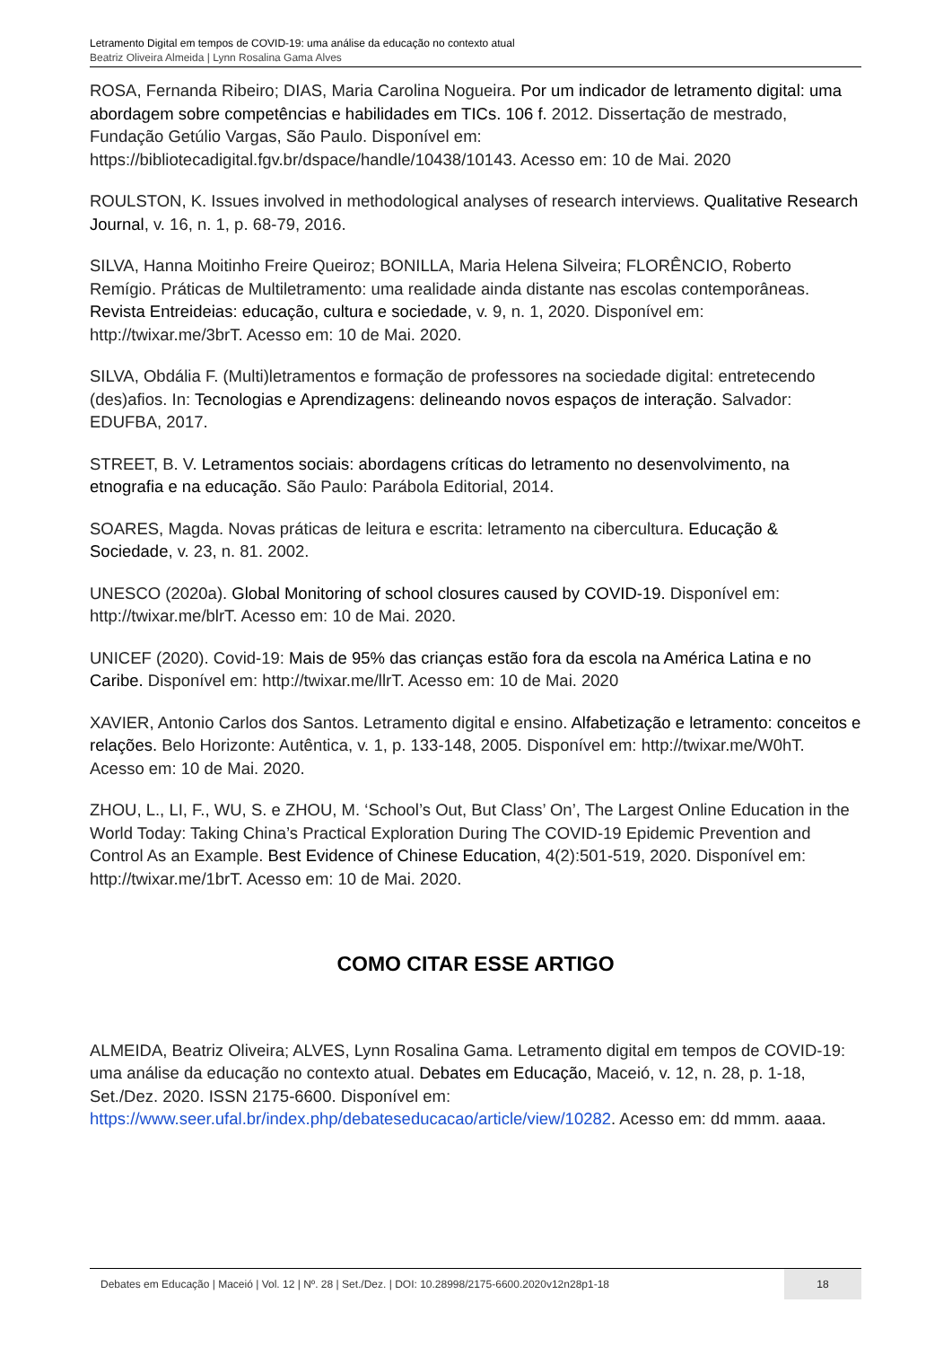Letramento Digital em tempos de COVID-19: uma análise da educação no contexto atual
Beatriz Oliveira Almeida | Lynn Rosalina Gama Alves
ROSA, Fernanda Ribeiro; DIAS, Maria Carolina Nogueira. Por um indicador de letramento digital: uma abordagem sobre competências e habilidades em TICs. 106 f. 2012. Dissertação de mestrado, Fundação Getúlio Vargas, São Paulo. Disponível em: https://bibliotecadigital.fgv.br/dspace/handle/10438/10143. Acesso em: 10 de Mai. 2020
ROULSTON, K. Issues involved in methodological analyses of research interviews. Qualitative Research Journal, v. 16, n. 1, p. 68-79, 2016.
SILVA, Hanna Moitinho Freire Queiroz; BONILLA, Maria Helena Silveira; FLORÊNCIO, Roberto Remígio. Práticas de Multiletramento: uma realidade ainda distante nas escolas contemporâneas. Revista Entreideias: educação, cultura e sociedade, v. 9, n. 1, 2020. Disponível em: http://twixar.me/3brT. Acesso em: 10 de Mai. 2020.
SILVA, Obdália F. (Multi)letramentos e formação de professores na sociedade digital: entretecendo (des)afios. In: Tecnologias e Aprendizagens: delineando novos espaços de interação. Salvador: EDUFBA, 2017.
STREET, B. V. Letramentos sociais: abordagens críticas do letramento no desenvolvimento, na etnografia e na educação. São Paulo: Parábola Editorial, 2014.
SOARES, Magda. Novas práticas de leitura e escrita: letramento na cibercultura. Educação & Sociedade, v. 23, n. 81. 2002.
UNESCO (2020a). Global Monitoring of school closures caused by COVID-19. Disponível em: http://twixar.me/blrT. Acesso em: 10 de Mai. 2020.
UNICEF (2020). Covid-19: Mais de 95% das crianças estão fora da escola na América Latina e no Caribe. Disponível em: http://twixar.me/llrT. Acesso em: 10 de Mai. 2020
XAVIER, Antonio Carlos dos Santos. Letramento digital e ensino. Alfabetização e letramento: conceitos e relações. Belo Horizonte: Autêntica, v. 1, p. 133-148, 2005. Disponível em: http://twixar.me/W0hT. Acesso em: 10 de Mai. 2020.
ZHOU, L., LI, F., WU, S. e ZHOU, M. ‘School’s Out, But Class’ On’, The Largest Online Education in the World Today: Taking China’s Practical Exploration During The COVID-19 Epidemic Prevention and Control As an Example. Best Evidence of Chinese Education, 4(2):501-519, 2020. Disponível em: http://twixar.me/1brT. Acesso em: 10 de Mai. 2020.
COMO CITAR ESSE ARTIGO
ALMEIDA, Beatriz Oliveira; ALVES, Lynn Rosalina Gama. Letramento digital em tempos de COVID-19: uma análise da educação no contexto atual. Debates em Educação, Maceió, v. 12, n. 28, p. 1-18, Set./Dez. 2020. ISSN 2175-6600. Disponível em: https://www.seer.ufal.br/index.php/debateseducacao/article/view/10282. Acesso em: dd mmm. aaaa.
Debates em Educação | Maceió | Vol. 12 | Nº. 28 | Set./Dez. | DOI: 10.28998/2175-6600.2020v12n28p1-18
18